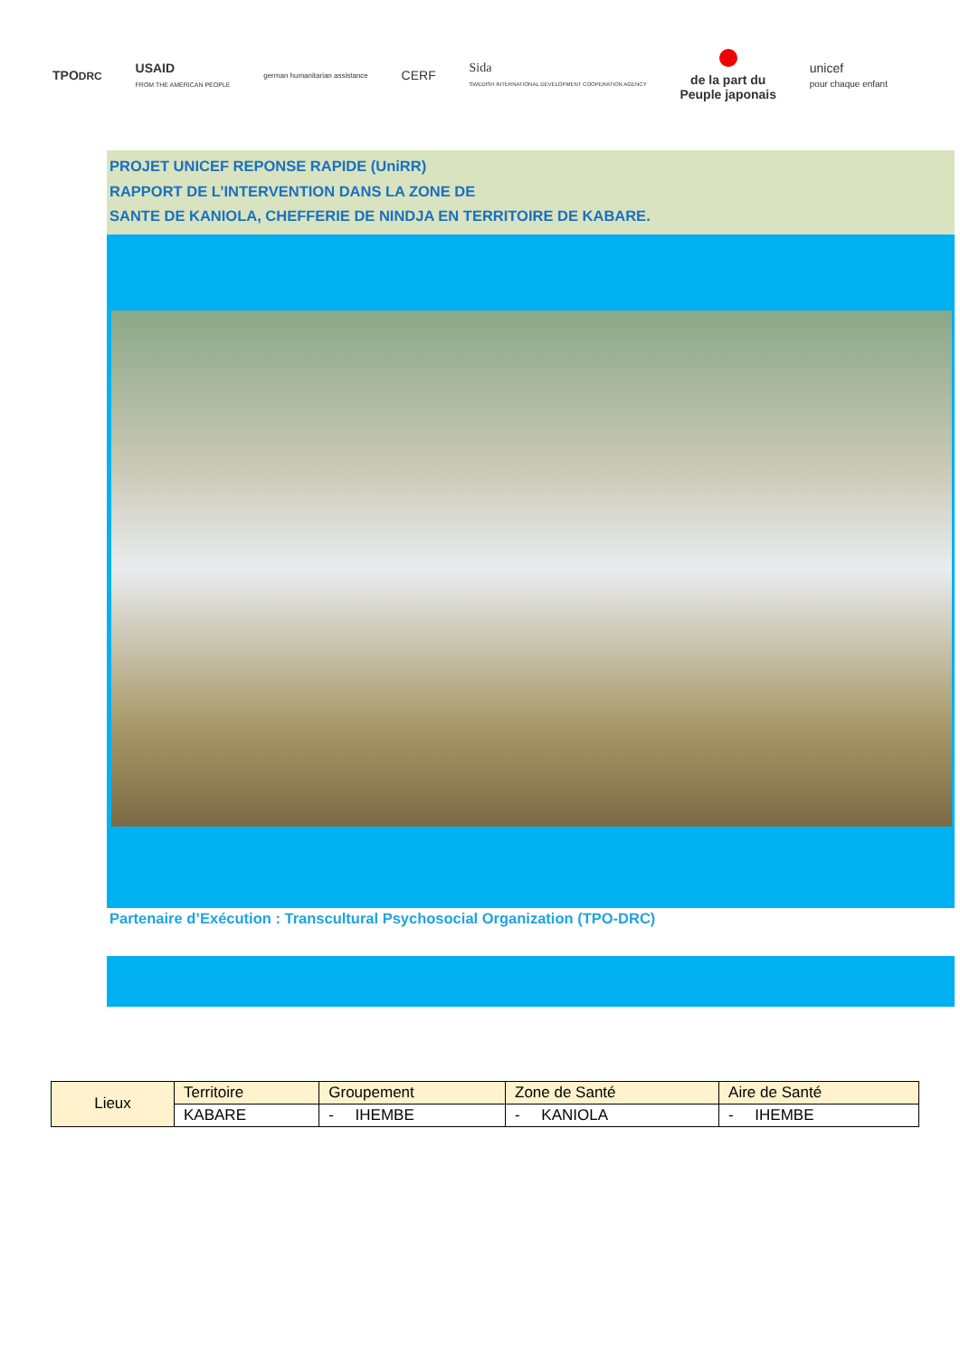TPODRC
USAID
FROM THE AMERICAN PEOPLE
german humanitarian assistance
CERF
Sida
SWEDISH INTERNATIONAL DEVELOPMENT COOPERATION AGENCY
de la part du
Peuple japonais
unicef
pour chaque enfant
PROJET UNICEF REPONSE RAPIDE (UniRR)
RAPPORT DE L’INTERVENTION DANS LA ZONE DE
SANTE DE KANIOLA, CHEFFERIE DE NINDJA EN TERRITOIRE DE KABARE.
Partenaire d’Exécution : Transcultural Psychosocial Organization (TPO-DRC)
| Lieux | Territoire | Groupement | Zone de Santé | Aire de Santé |
| | KABARE | - IHEMBE | - KANIOLA | - IHEMBE |